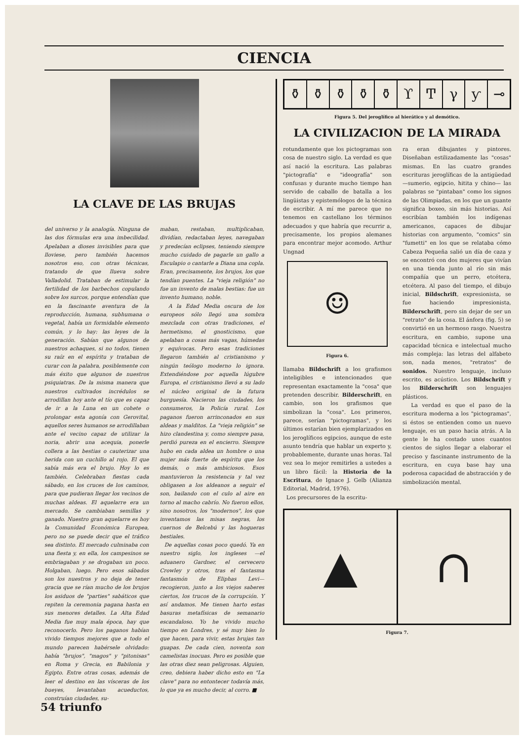CIENCIA
LA CLAVE DE LAS BRUJAS
del universo y la analogía. Ninguna de las dos fórmulas era una imbecilidad. Apelaban a dioses invisibles para que lloviese, pero también hacemos nosotros eso, con otras técnicas, tratando de que llueva sobre Valladolid. Trataban de estimular la fertilidad de los barbechos copulando sobre los surcos, porque entendían que en la fascinante aventura de la reproducción, humana, subhumana o vegetal, había un formidable elemento común, y lo hay: las leyes de la generación. Sabían que algunos de nuestros achaques, si no todos, tienen su raíz en el espíritu y trataban de curar con la palabra, posiblemente con más éxito que algunos de nuestros psiquiatras. De la misma manera que nuestros cultivados incrédulos se arrodillan hoy ante el tío que es capaz de ir a la Luna en un cohete o prolongar esta agonía con Gerovital, aquellos seres humanos se arrodillaban ante el vecino capaz de utilizar la noria, abrir una acequia, ponerle collera a las bestias o cauterizar una herida con un cuchillo al rojo. El que sabía más era el brujo. Hoy lo es también. Celebraban fiestas cada sábado, en los cruces de los caminos, para que pudieran llegar los vecinos de muchas aldeas. El aquelarre era un mercado. Se cambiaban semillas y ganado. Nuestro gran aquelarre es hoy la Comunidad Económica Europea, pero no se puede decir que el tráfico sea distinto. El mercado culminaba con una fiesta y, en ella, los campesinos se embriagaban y se drogaban un poco. Holgaban, luego. Pero esos sábados son los nuestros y no deja de tener gracia que se rían mucho de los brujos los asiduos de "parties" sabáticos que repiten la ceremonia pagana hasta en sus menores detalles. La Alta Edad Media fue muy mala época, hay que reconocerlo. Pero los paganos habían vivido tiempos mejores que a todo el mundo parecen habérsele olvidado: había "brujos", "magos" y "pitonisas" en Roma y Grecia, en Babilonia y Egipto. Entre otras cosas, además de leer el destino en las vísceras de los bueyes, levantaban acueductos, construían ciudades, su-
maban, restaban, multiplicaban, dividían, redactaban leyes, navegaban y predecían eclipses, teniendo siempre mucho cuidado de pagarle un gallo a Esculapio o cantarle a Diana una copla. Eran, precisamente, los brujos, los que tendían puentes. La "vieja religión" no fue un invento de malas bestias: fue un invento humano, noble.
A la Edad Media oscura de los europeos sólo llegó una sombra mezclada con otras tradiciones, el hermetismo, el gnosticismo, que apelaban a cosas más vagas, húmedas y equívocas. Pero esas tradiciones llegaron también al cristianismo y ningún teólogo moderno lo ignora. Extendiéndose por aquella lúgubre Europa, el cristianismo llevó a su lado el núcleo original de la futura burguesía. Nacieron las ciudades, los consumeros, la Policía rural. Los paganos fueron arrinconados en sus aldeas y malditos. La "vieja religión" se hizo clandestina y, como siempre pasa, perdió pureza en el encierro. Siempre hubo en cada aldea un hombre o una mujer más fuerte de espíritu que los demás, o más ambiciosos. Esos mantuvieron la resistencia y tal vez obligasen a los aldeanos a seguir el son, bailando con el culo al aire en torno al macho cabrío. No fueron ellos, sino nosotros, los "modernos", los que inventamos las misas negras, los cuernos de Belcebú y las hogueras bestiales.
De aquellas cosas poco quedó. Ya en nuestro siglo, los ingleses —el aduanero Gardner, el cervecero Crowley y otros, tras el fantasma fantasmón de Eliphas Levi— recogieron, junto a los viejos saberes ciertos, los trucos de la corrupción. Y así andamos. Me tienen harto estas basuras metafísicas de semanario escandaloso. Yo he vivido mucho tiempo en Londres, y sé muy bien lo que hacen, para vivir, estas brujas tan guapas. De cada cien, noventa son camelistas inocuas. Pero es posible que las otras diez sean peligrosas. Alguien, creo, debiera haber dicho esto en "La clave" para no entontecer todavía más, lo que ya es mucho decir, al corro. ■
⚱ ⚱ ⚱ ⚱ ⚱ ϒͲγƴ ⊸
Figura 5. Del jeroglífico al hierático y al demótico.
LA CIVILIZACION DE LA MIRADA
rotundamente que los pictogramas son cosa de nuestro siglo. La verdad es que así nació la escritura. Las palabras "pictografía" e "ideografía" son confusas y durante mucho tiempo han servido de caballo de batalla a los lingüistas y epistemólogos de la técnica de escribir. A mí me parece que no tenemos en castellano los términos adecuados y que habría que recurrir a, precisamente, los propios alemanes para encontrar mejor acomodo. Arthur Ungnad
☺
Figura 6.
llamaba Bildschrift a los grafismos inteligibles e intencionados que representan exactamente la "cosa" que pretenden describir. Bilderschrift, en cambio, son los grafismos que simbolizan la "cosa". Los primeros, parece, serían "pictogramas", y los últimos estarían bien ejemplarizados en los jeroglíficos egipcios, aunque de este asunto tendría que hablar un experto y, probablemente, durante unas horas. Tal vez sea lo mejor remitirles a ustedes a un libro fácil: la Historia de la Escritura, de Ignace J. Gelb (Alianza Editorial, Madrid, 1976).
Los precursores de la escritu-
ra eran dibujantes y pintores. Diseñaban estilizadamente las "cosas" mismas. En las cuatro grandes escrituras jeroglíficas de la antigüedad —sumerio, egipcio, hitita y chino— las palabras se "pintaban" como los signos de las Olimpiadas, en los que un guante significa boxeo, sin más historias. Así escribían también los indígenas americanos, capaces de dibujar historias con argumento, "comics" sin "fumetti" en los que se relataba cómo Cabeza Pequeña salió un día de caza y se encontró con dos mujeres que vivían en una tienda junto al río sin más compañía que un perro, etcétera, etcétera. Al paso del tiempo, el dibujo inicial, Bildschrift, expresionista, se fue haciendo impresionista, Bilderschrift, pero sin dejar de ser un "retrato" de la cosa. El ánfora (fig. 5) se convirtió en un hermoso rasgo. Nuestra escritura, en cambio, supone una capacidad técnica e intelectual mucho más compleja: las letras del alfabeto son, nada menos, "retratos" de sonidos. Nuestro lenguaje, incluso escrito, es acústico. Los Bildschrift y los Bilderschrift son lenguajes plásticos.
La verdad es que el paso de la escritura moderna a los "pictogramas", si éstos se entienden como un nuevo lenguaje, es un paso hacia atrás. A la gente le ha costado unos cuantos cientos de siglos llegar a elaborar el preciso y fascinante instrumento de la escritura, en cuya base hay una poderosa capacidad de abstracción y de simbolización mental.
▲ ∩
Figura 7.
54 triunfo